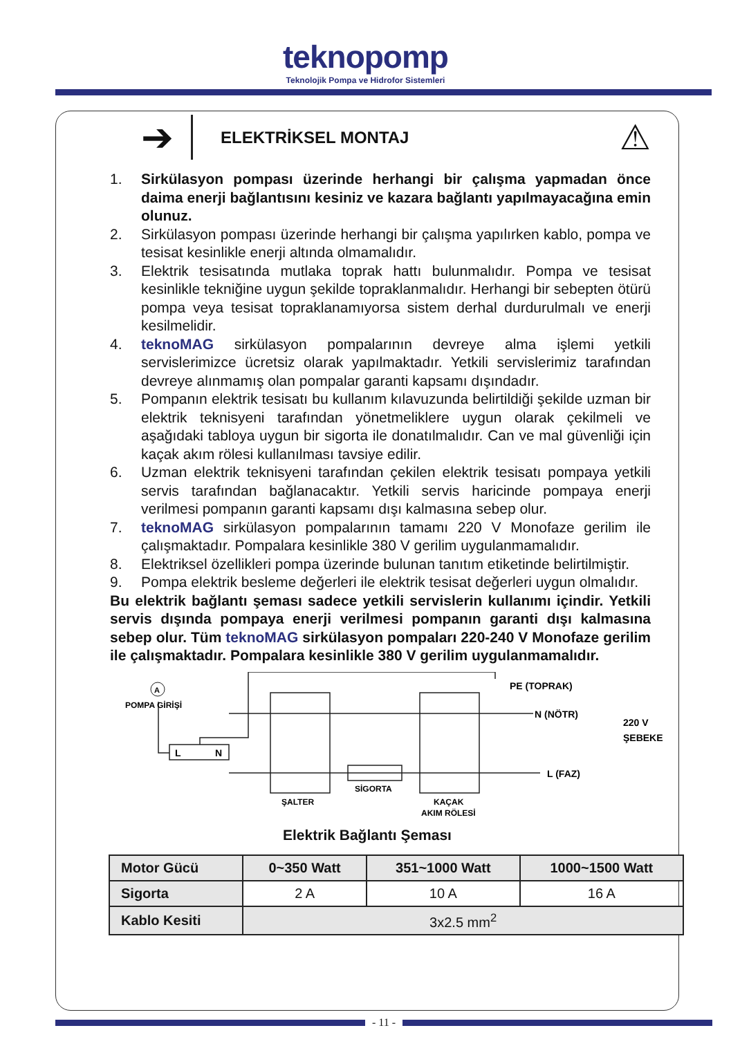teknopomp
Teknolojik Pompa ve Hidrofor Sistemleri
➔
ELEKTRİKSEL MONTAJ
⚠
1. Sirkülasyon pompası üzerinde herhangi bir çalışma yapmadan önce daima enerji bağlantısını kesiniz ve kazara bağlantı yapılmayacağına emin olunuz.
2. Sirkülasyon pompası üzerinde herhangi bir çalışma yapılırken kablo, pompa ve tesisat kesinlikle enerji altında olmamalıdır.
3. Elektrik tesisatında mutlaka toprak hattı bulunmalıdır. Pompa ve tesisat kesinlikle tekniğine uygun şekilde topraklanmalıdır. Herhangi bir sebepten ötürü pompa veya tesisat topraklanamıyorsa sistem derhal durdurulmalı ve enerji kesilmelidir.
4. teknoMAG sirkülasyon pompalarının devreye alma işlemi yetkili servislerimizce ücretsiz olarak yapılmaktadır. Yetkili servislerimiz tarafından devreye alınmamış olan pompalar garanti kapsamı dışındadır.
5. Pompanın elektrik tesisatı bu kullanım kılavuzunda belirtildiği şekilde uzman bir elektrik teknisyeni tarafından yönetmeliklere uygun olarak çekilmeli ve aşağıdaki tabloya uygun bir sigorta ile donatılmalıdır. Can ve mal güvenliği için kaçak akım rölesi kullanılması tavsiye edilir.
6. Uzman elektrik teknisyeni tarafından çekilen elektrik tesisatı pompaya yetkili servis tarafından bağlanacaktır. Yetkili servis haricinde pompaya enerji verilmesi pompanın garanti kapsamı dışı kalmasına sebep olur.
7. teknoMAG sirkülasyon pompalarının tamamı 220 V Monofaze gerilim ile çalışmaktadır. Pompalara kesinlikle 380 V gerilim uygulanmamalıdır.
8. Elektriksel özellikleri pompa üzerinde bulunan tanıtım etiketinde belirtilmiştir.
9. Pompa elektrik besleme değerleri ile elektrik tesisat değerleri uygun olmalıdır.
Bu elektrik bağlantı şeması sadece yetkili servislerin kullanımı içindir. Yetkili servis dışında pompaya enerji verilmesi pompanın garanti dışı kalmasına sebep olur. Tüm teknoMAG sirkülasyon pompaları 220-240 V Monofaze gerilim ile çalışmaktadır. Pompalara kesinlikle 380 V gerilim uygulanmamalıdır.
A
POMPA GİRİŞİ
L
N
PE (TOPRAK)
N (NÖTR)
L (FAZ)
220 V
ŞEBEKE
ŞALTER
SİGORTA
KAÇAK
AKIM RÖLESİ
Elektrik Bağlantı Şeması
| Motor Gücü | 0~350 Watt | 351~1000 Watt | 1000~1500 Watt |
| --- | --- | --- | --- |
| Sigorta | 2 A | 10 A | 16 A |
| Kablo Kesiti | 3x2.5 mm<sup>2</sup> | | |
- 11 -